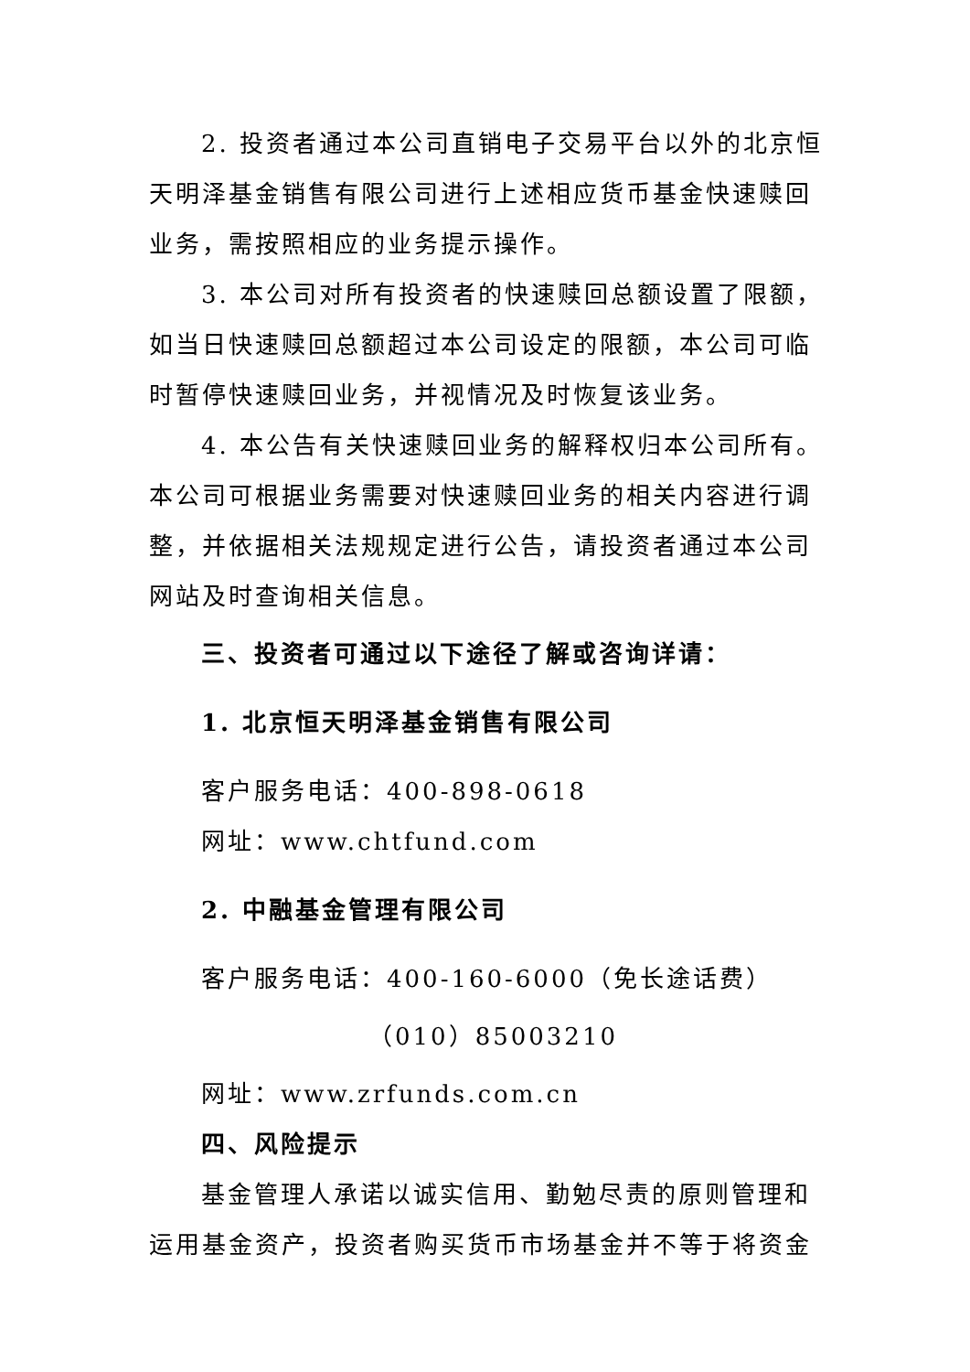2. 投资者通过本公司直销电子交易平台以外的北京恒天明泽基金销售有限公司进行上述相应货币基金快速赎回业务，需按照相应的业务提示操作。
3. 本公司对所有投资者的快速赎回总额设置了限额，如当日快速赎回总额超过本公司设定的限额，本公司可临时暂停快速赎回业务，并视情况及时恢复该业务。
4. 本公告有关快速赎回业务的解释权归本公司所有。本公司可根据业务需要对快速赎回业务的相关内容进行调整，并依据相关法规规定进行公告，请投资者通过本公司网站及时查询相关信息。
三、投资者可通过以下途径了解或咨询详请：
1. 北京恒天明泽基金销售有限公司
客户服务电话：400-898-0618
网址：www.chtfund.com
2. 中融基金管理有限公司
客户服务电话：400-160-6000（免长途话费）
（010）85003210
网址：www.zrfunds.com.cn
四、风险提示
基金管理人承诺以诚实信用、勤勉尽责的原则管理和运用基金资产，投资者购买货币市场基金并不等于将资金